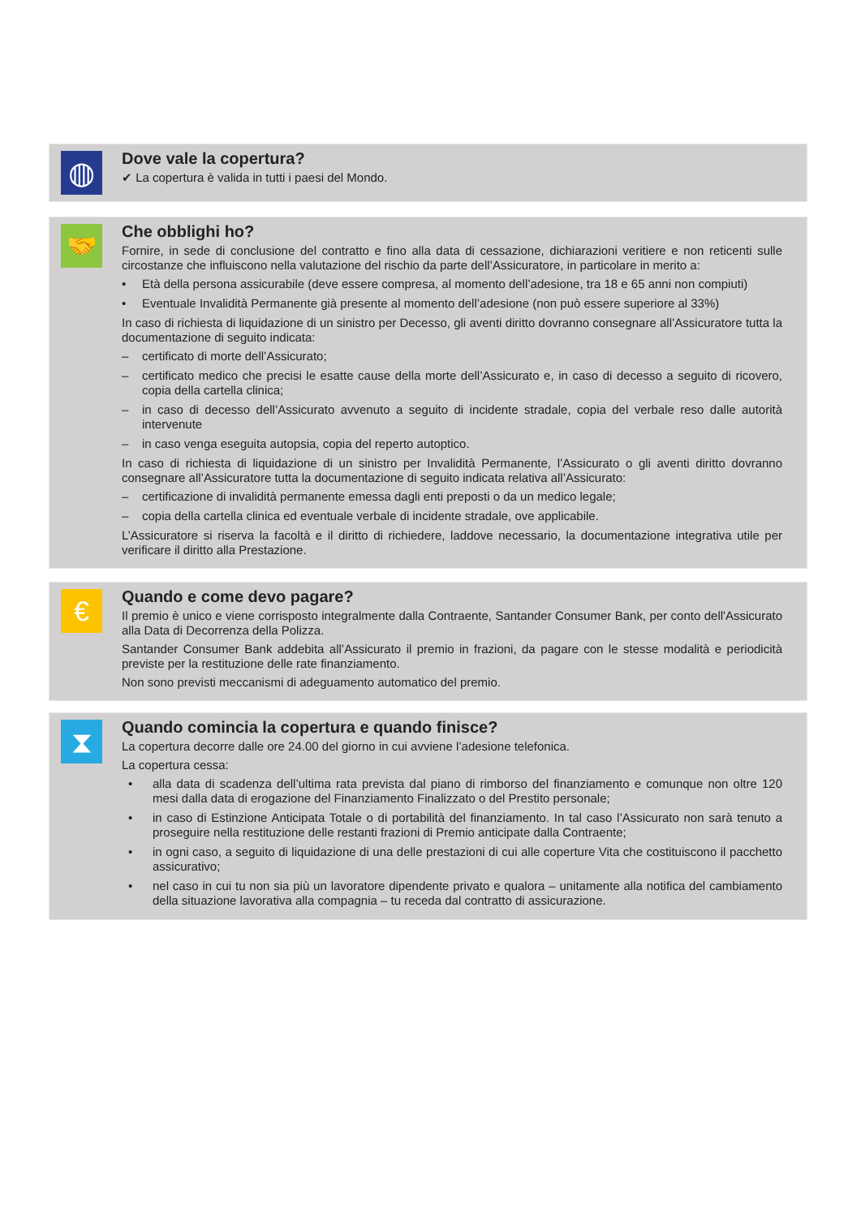◍
Dove vale la copertura?
✔ La copertura è valida in tutti i paesi del Mondo.
🤝
Che obblighi ho?
Fornire, in sede di conclusione del contratto e fino alla data di cessazione, dichiarazioni veritiere e non reticenti sulle circostanze che influiscono nella valutazione del rischio da parte dell’Assicuratore, in particolare in merito a:
• Età della persona assicurabile (deve essere compresa, al momento dell’adesione, tra 18 e 65 anni non compiuti)
• Eventuale Invalidità Permanente già presente al momento dell’adesione (non può essere superiore al 33%)
In caso di richiesta di liquidazione di un sinistro per Decesso, gli aventi diritto dovranno consegnare all’Assicuratore tutta la documentazione di seguito indicata:
– certificato di morte dell’Assicurato;
– certificato medico che precisi le esatte cause della morte dell’Assicurato e, in caso di decesso a seguito di ricovero, copia della cartella clinica;
– in caso di decesso dell’Assicurato avvenuto a seguito di incidente stradale, copia del verbale reso dalle autorità intervenute
– in caso venga eseguita autopsia, copia del reperto autoptico.
In caso di richiesta di liquidazione di un sinistro per Invalidità Permanente, l’Assicurato o gli aventi diritto dovranno consegnare all’Assicuratore tutta la documentazione di seguito indicata relativa all’Assicurato:
– certificazione di invalidità permanente emessa dagli enti preposti o da un medico legale;
– copia della cartella clinica ed eventuale verbale di incidente stradale, ove applicabile.
L’Assicuratore si riserva la facoltà e il diritto di richiedere, laddove necessario, la documentazione integrativa utile per verificare il diritto alla Prestazione.
€
Quando e come devo pagare?
Il premio è unico e viene corrisposto integralmente dalla Contraente, Santander Consumer Bank, per conto dell'Assicurato alla Data di Decorrenza della Polizza.
Santander Consumer Bank addebita all’Assicurato il premio in frazioni, da pagare con le stesse modalità e periodicità previste per la restituzione delle rate finanziamento.
Non sono previsti meccanismi di adeguamento automatico del premio.
⧗
Quando comincia la copertura e quando finisce?
La copertura decorre dalle ore 24.00 del giorno in cui avviene l’adesione telefonica.
La copertura cessa:
• alla data di scadenza dell’ultima rata prevista dal piano di rimborso del finanziamento e comunque non oltre 120 mesi dalla data di erogazione del Finanziamento Finalizzato o del Prestito personale;
• in caso di Estinzione Anticipata Totale o di portabilità del finanziamento. In tal caso l’Assicurato non sarà tenuto a proseguire nella restituzione delle restanti frazioni di Premio anticipate dalla Contraente;
• in ogni caso, a seguito di liquidazione di una delle prestazioni di cui alle coperture Vita che costituiscono il pacchetto assicurativo;
• nel caso in cui tu non sia più un lavoratore dipendente privato e qualora – unitamente alla notifica del cambiamento della situazione lavorativa alla compagnia – tu receda dal contratto di assicurazione.